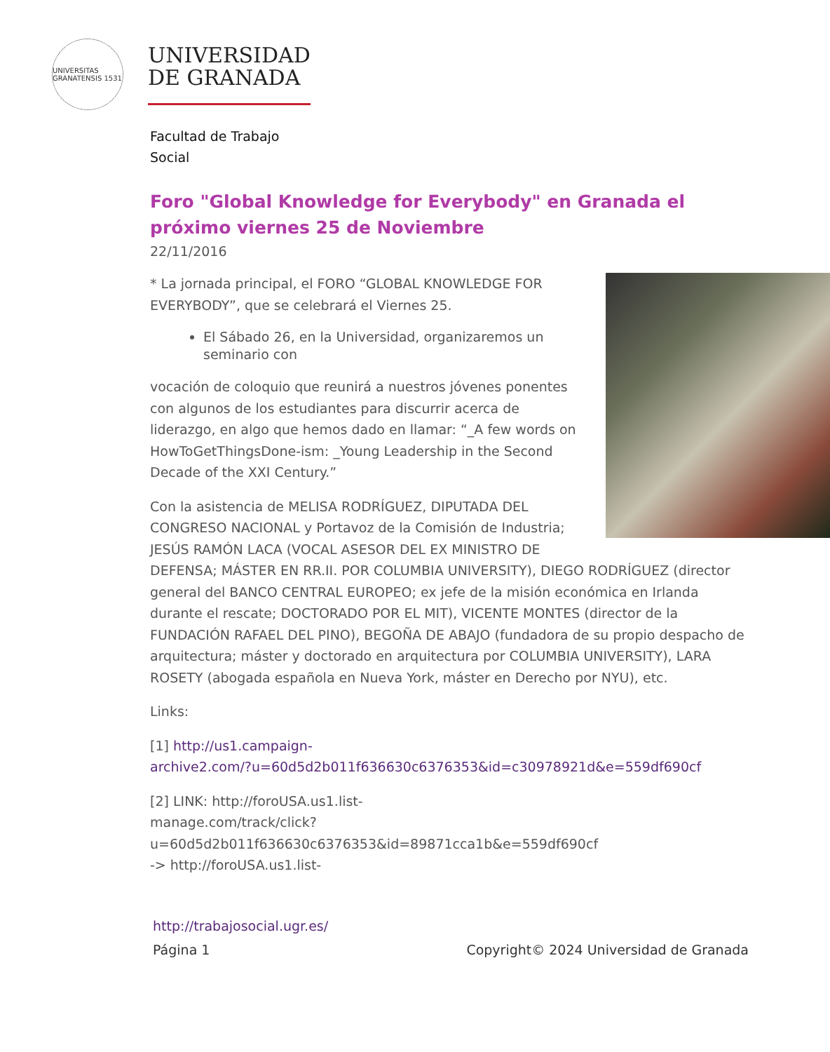UNIVERSITAS GRANATENSIS 1531
UNIVERSIDAD
DE GRANADA
Facultad de Trabajo
Social
Foro "Global Knowledge for Everybody" en Granada el próximo viernes 25 de Noviembre
22/11/2016
* La jornada principal, el FORO “GLOBAL KNOWLEDGE FOR EVERYBODY”, que se celebrará el Viernes 25.
El Sábado 26, en la Universidad, organizaremos un seminario con
vocación de coloquio que reunirá a nuestros jóvenes ponentes con algunos de los estudiantes para discurrir acerca de liderazgo, en algo que hemos dado en llamar: “_A few words on HowToGetThingsDone-ism: _Young Leadership in the Second Decade of the XXI Century.”
Con la asistencia de MELISA RODRÍGUEZ, DIPUTADA DEL CONGRESO NACIONAL y Portavoz de la Comisión de Industria; JESÚS RAMÓN LACA (VOCAL ASESOR DEL EX MINISTRO DE DEFENSA; MÁSTER EN RR.II. POR COLUMBIA UNIVERSITY), DIEGO RODRÍGUEZ (director general del BANCO CENTRAL EUROPEO; ex jefe de la misión económica en Irlanda durante el rescate; DOCTORADO POR EL MIT), VICENTE MONTES (director de la FUNDACIÓN RAFAEL DEL PINO), BEGOÑA DE ABAJO (fundadora de su propio despacho de arquitectura; máster y doctorado en arquitectura por COLUMBIA UNIVERSITY), LARA ROSETY (abogada española en Nueva York, máster en Derecho por NYU), etc.
Links:
[1] http://us1.campaign-
archive2.com/?u=60d5d2b011f636630c6376353&id=c30978921d&e=559df690cf
[2] LINK: http://foroUSA.us1.list-
manage.com/track/click?u=60d5d2b011f636630c6376353&id=89871cca1b&e=559df690cf
-> http://foroUSA.us1.list-
http://trabajosocial.ugr.es/
Página 1 Copyright© 2024 Universidad de Granada